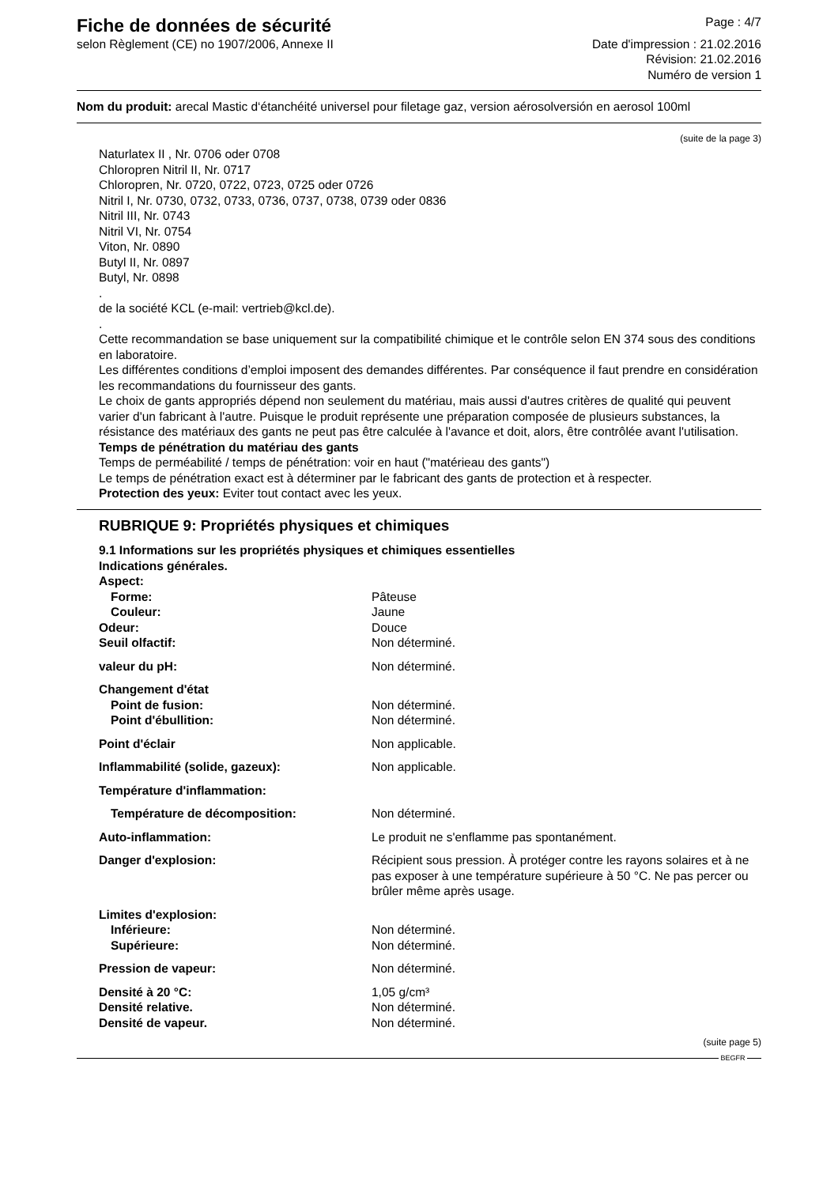Fiche de données de sécurité
selon Règlement (CE) no 1907/2006, Annexe II
Page : 4/7
Date d'impression : 21.02.2016
Révision: 21.02.2016
Numéro de version 1
Nom du produit: arecal Mastic d‘étanchéité universel pour filetage gaz, version aérosolversión en aerosol 100ml
(suite de la page 3)
Naturlatex II , Nr. 0706 oder 0708
Chloropren Nitril II, Nr. 0717
Chloropren, Nr. 0720, 0722, 0723, 0725 oder 0726
Nitril I, Nr. 0730, 0732, 0733, 0736, 0737, 0738, 0739 oder 0836
Nitril III, Nr. 0743
Nitril VI, Nr. 0754
Viton, Nr. 0890
Butyl II, Nr. 0897
Butyl, Nr. 0898
.
de la société KCL (e-mail: vertrieb@kcl.de).
.
Cette recommandation se base uniquement sur la compatibilité chimique et le contrôle selon EN 374 sous des conditions en laboratoire.
Les différentes conditions d’emploi imposent des demandes différentes. Par conséquence il faut prendre en considération les recommandations du fournisseur des gants.
Le choix de gants appropriés dépend non seulement du matériau, mais aussi d'autres critères de qualité qui peuvent varier d'un fabricant à l'autre. Puisque le produit représente une préparation composée de plusieurs substances, la résistance des matériaux des gants ne peut pas être calculée à l'avance et doit, alors, être contrôlée avant l'utilisation.
Temps de pénétration du matériau des gants
Temps de perméabilité / temps de pénétration: voir en haut ("matérieau des gants")
Le temps de pénétration exact est à déterminer par le fabricant des gants de protection et à respecter.
Protection des yeux: Eviter tout contact avec les yeux.
RUBRIQUE 9: Propriétés physiques et chimiques
9.1 Informations sur les propriétés physiques et chimiques essentielles
Indications générales.
| Aspect: | |
| Forme: | Pâteuse |
| Couleur: | Jaune |
| Odeur: | Douce |
| Seuil olfactif: | Non déterminé. |
| valeur du pH: | Non déterminé. |
| Changement d'état | |
| Point de fusion: | Non déterminé. |
| Point d'ébullition: | Non déterminé. |
| Point d'éclair | Non applicable. |
| Inflammabilité (solide, gazeux): | Non applicable. |
| Température d'inflammation: | |
| Température de décomposition: | Non déterminé. |
| Auto-inflammation: | Le produit ne s'enflamme pas spontanément. |
| Danger d'explosion: | Récipient sous pression. À protéger contre les rayons solaires et à ne pas exposer à une température supérieure à 50 °C. Ne pas percer ou brûler même après usage. |
| Limites d'explosion: | |
| Inférieure: | Non déterminé. |
| Supérieure: | Non déterminé. |
| Pression de vapeur: | Non déterminé. |
| Densité à 20 °C: | 1,05 g/cm³ |
| Densité relative. | Non déterminé. |
| Densité de vapeur. | Non déterminé. |
(suite page 5)
BEGFR